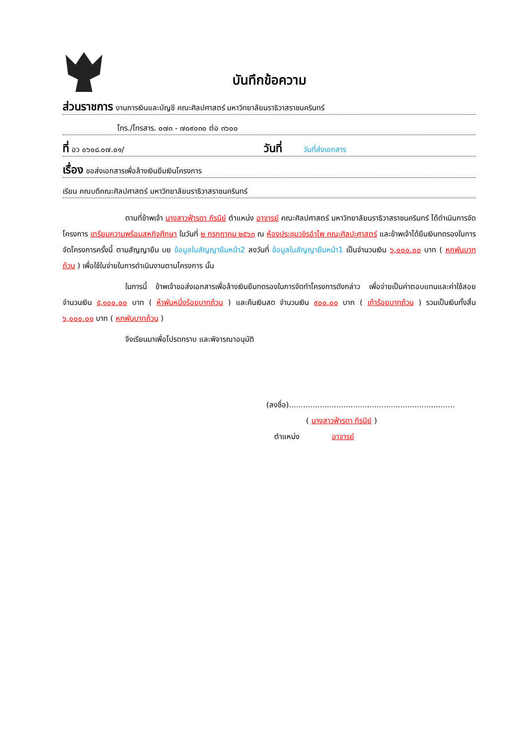บันทึกข้อความ
ส่วนราชการ งานการเงินและบัญชี คณะศิลปศาสตร์ มหาวิทยาลัยนราธิวาสราชนครินทร์
โทร./โทรสาร. ๐๗๓ - ๗๐๙๐๓๐ ต่อ ๓๖๐๐
ที่ อว ๐๖๐๘.๐๗.๐๑/ วันที่ วันที่ส่งเอกสาร
เรื่อง ขอส่งเอกสารเพื่อล้างเงินยืมเงินโครงการ
เรียน คณบดีคณะศิลปศาสตร์ มหาวิทยาลัยนราธิวาสราชนครินทร์
ตามที่ข้าพเจ้า นางสาวฟ้ารดา ภีรนีย์ ตำแหน่ง อาจารย์ คณะศิลปศาสตร์ มหาวิทยาลัยนราธิวาสราชนครินทร์ ได้ดำเนินการจัดโครงการ เตรียมความพร้อมสหกิจศึกษา ในวันที่ ๒ กรกฎาคม ๒๕๖๓ ณ ห้องประชุมวชิรอำไพ คณะศิลปะศาสตร์ และข้าพเจ้าได้ยืมเงินทดรองในการจัดโครงการครั้งนี้ ตามสัญญายืม บย ข้อมูลในสัญญายืมหน้า2 ลงวันที่ ข้อมูลในสัญญายืมหน้า1 เป็นจำนวนเงิน ๖,๐๐๐.๐๐ บาท ( หกพันบาทถ้วน ) เพื่อใช้ในจ่ายในการดำเนินงานตามโครงการ นั้น
ในการนี้ ข้าพเจ้าขอส่งเอกสารเพื่อล้างเงินยืมทดรองในการจัดทำโครงการดังกล่าว เพื่อจ่ายเป็นค่าตอบแทนและค่าใช้สอย จำนวนเงิน ๕,๑๐๐.๐๐ บาท ( ห้าพันหนึ่งร้อยบาทถ้วน ) และคืนเงินสด จำนวนเงิน ๙๐๐.๐๐ บาท ( เก้าร้อยบาทถ้วน ) รวมเป็นเงินทั้งสิ้น ๖,๐๐๐.๐๐ บาท ( หกพันบาทถ้วน )
จึงเรียนมาเพื่อโปรดทราบ และพิจารณาอนุมัติ
(ลงชื่อ)......................................................................
( นางสาวฟ้ารดา ภีรนีย์ )
ตำแหน่ง อาจารย์